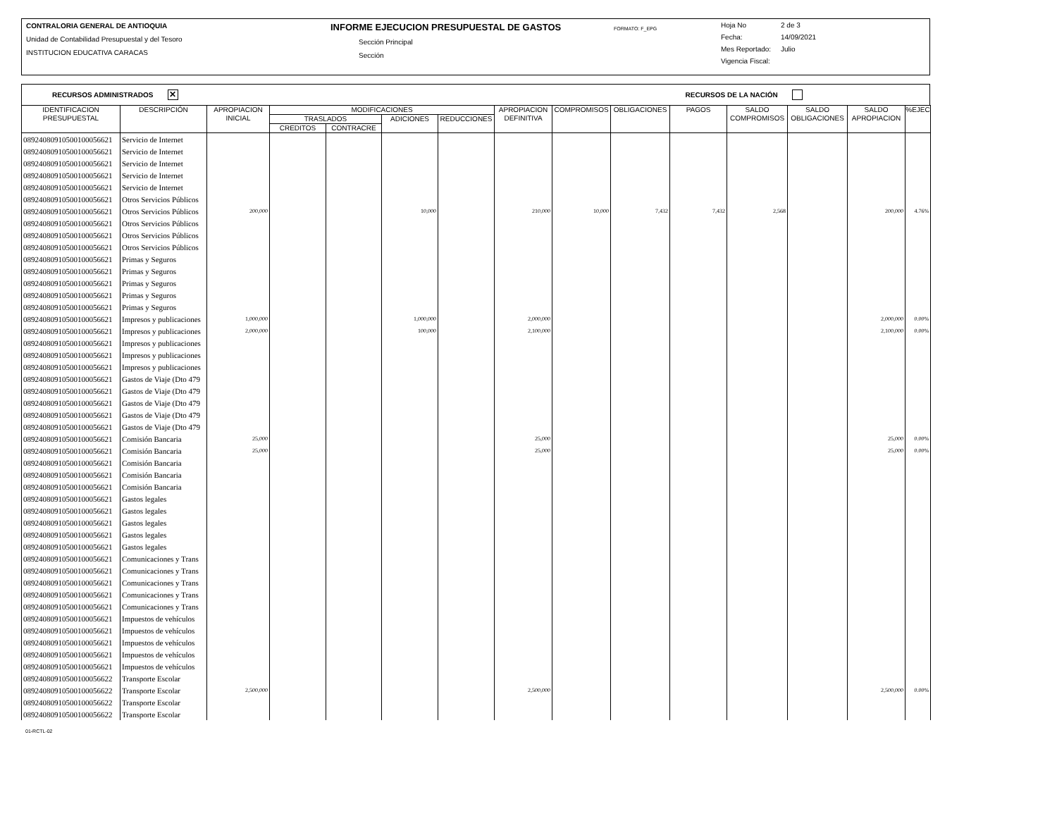CONTRALORIA GENERAL DE ANTIOQUIA
Unidad de Contabilidad Presupuestal y del Tesoro
INSTITUCION EDUCATIVA CARACAS
INFORME EJECUCION PRESUPUESTAL DE GASTOS
Sección Principal
Sección
FORMATO: F_EPG
Hoja No 2 de 3
Fecha: 14/09/2021
Mes Reportado: Julio
Vigencia Fiscal:
RECURSOS ADMINISTRADOS ✕ RECURSOS DE LA NACIÓN
| IDENTIFICACION PRESUPUESTAL | DESCRIPCIÓN | APROPIACION INICIAL | MODIFICACIONES | | | | APROPIACION DEFINITIVA | COMPROMISOS | OBLIGACIONES | PAGOS | SALDO COMPROMISOS | SALDO OBLIGACIONES | SALDO APROPIACION | %EJEC |
| --- | --- | --- | --- | --- | --- | --- | --- | --- | --- | --- | --- | --- | --- | --- |
| | | | TRASLADOS | | ADICIONES | REDUCCIONES | | | | | | | | |
| | | | CREDITOS | CONTRACRE | | | | | | | | | | |
| 08924080910500100056621 | Servicio de Internet | | | | | | | | | | | | | |
| 08924080910500100056621 | Servicio de Internet | | | | | | | | | | | | | |
| 08924080910500100056621 | Servicio de Internet | | | | | | | | | | | | | |
| 08924080910500100056621 | Servicio de Internet | | | | | | | | | | | | | |
| 08924080910500100056621 | Servicio de Internet | | | | | | | | | | | | | |
| 08924080910500100056621 | Otros Servicios Públicos | | | | | | | | | | | | | |
| 08924080910500100056621 | Otros Servicios Públicos | 200,000 | | | 10,000 | | 210,000 | 10,000 | 7,432 | 7,432 | 2,568 | | 200,000 | 4.76% |
| 08924080910500100056621 | Otros Servicios Públicos | | | | | | | | | | | | | |
| 08924080910500100056621 | Otros Servicios Públicos | | | | | | | | | | | | | |
| 08924080910500100056621 | Otros Servicios Públicos | | | | | | | | | | | | | |
| 08924080910500100056621 | Primas y Seguros | | | | | | | | | | | | | |
| 08924080910500100056621 | Primas y Seguros | | | | | | | | | | | | | |
| 08924080910500100056621 | Primas y Seguros | | | | | | | | | | | | | |
| 08924080910500100056621 | Primas y Seguros | | | | | | | | | | | | | |
| 08924080910500100056621 | Primas y Seguros | | | | | | | | | | | | | |
| 08924080910500100056621 | Impresos y publicaciones | 1,000,000 | | | 1,000,000 | | 2,000,000 | | | | | | 2,000,000 | 0.00% |
| 08924080910500100056621 | Impresos y publicaciones | 2,000,000 | | | 100,000 | | 2,100,000 | | | | | | 2,100,000 | 0.00% |
| 08924080910500100056621 | Impresos y publicaciones | | | | | | | | | | | | | |
| 08924080910500100056621 | Impresos y publicaciones | | | | | | | | | | | | | |
| 08924080910500100056621 | Impresos y publicaciones | | | | | | | | | | | | | |
| 08924080910500100056621 | Gastos de Viaje (Dto 479 | | | | | | | | | | | | | |
| 08924080910500100056621 | Gastos de Viaje (Dto 479 | | | | | | | | | | | | | |
| 08924080910500100056621 | Gastos de Viaje (Dto 479 | | | | | | | | | | | | | |
| 08924080910500100056621 | Gastos de Viaje (Dto 479 | | | | | | | | | | | | | |
| 08924080910500100056621 | Gastos de Viaje (Dto 479 | | | | | | | | | | | | | |
| 08924080910500100056621 | Comisión Bancaria | 25,000 | | | | | 25,000 | | | | | | 25,000 | 0.00% |
| 08924080910500100056621 | Comisión Bancaria | 25,000 | | | | | 25,000 | | | | | | 25,000 | 0.00% |
| 08924080910500100056621 | Comisión Bancaria | | | | | | | | | | | | | |
| 08924080910500100056621 | Comisión Bancaria | | | | | | | | | | | | | |
| 08924080910500100056621 | Comisión Bancaria | | | | | | | | | | | | | |
| 08924080910500100056621 | Gastos legales | | | | | | | | | | | | | |
| 08924080910500100056621 | Gastos legales | | | | | | | | | | | | | |
| 08924080910500100056621 | Gastos legales | | | | | | | | | | | | | |
| 08924080910500100056621 | Gastos legales | | | | | | | | | | | | | |
| 08924080910500100056621 | Gastos legales | | | | | | | | | | | | | |
| 08924080910500100056621 | Comunicaciones y Trans | | | | | | | | | | | | | |
| 08924080910500100056621 | Comunicaciones y Trans | | | | | | | | | | | | | |
| 08924080910500100056621 | Comunicaciones y Trans | | | | | | | | | | | | | |
| 08924080910500100056621 | Comunicaciones y Trans | | | | | | | | | | | | | |
| 08924080910500100056621 | Comunicaciones y Trans | | | | | | | | | | | | | |
| 08924080910500100056621 | Impuestos de vehículos | | | | | | | | | | | | | |
| 08924080910500100056621 | Impuestos de vehículos | | | | | | | | | | | | | |
| 08924080910500100056621 | Impuestos de vehículos | | | | | | | | | | | | | |
| 08924080910500100056621 | Impuestos de vehículos | | | | | | | | | | | | | |
| 08924080910500100056621 | Impuestos de vehículos | | | | | | | | | | | | | |
| 08924080910500100056622 | Transporte Escolar | | | | | | | | | | | | | |
| 08924080910500100056622 | Transporte Escolar | 2,500,000 | | | | | 2,500,000 | | | | | | 2,500,000 | 0.00% |
| 08924080910500100056622 | Transporte Escolar | | | | | | | | | | | | | |
| 08924080910500100056622 | Transporte Escolar | | | | | | | | | | | | | |
01-RCTL-02